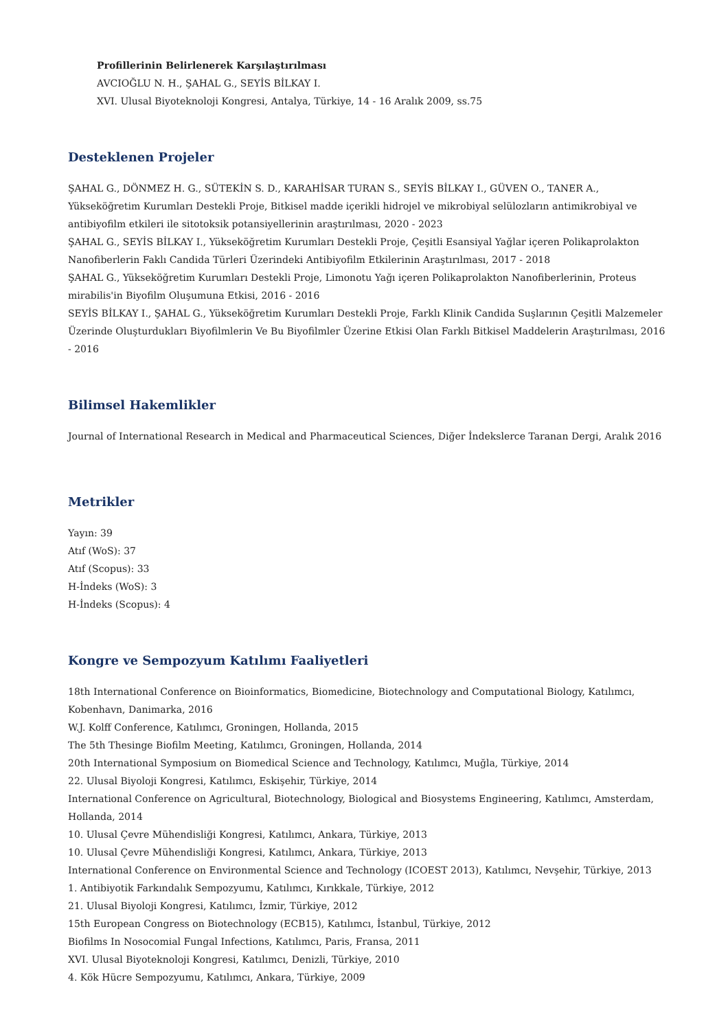Profillerinin Belirlenerek Karşılaştırılması
AVCIOĞLU N. H., ŞAHAL G., SEYİS BİLKAY I.
XVI. Ulusal Biyoteknoloji Kongresi, Antalya, Türkiye, 14 - 16 Aralık 2009, ss.75
Desteklenen Projeler
ŞAHAL G., DÖNMEZ H. G., SÜTEKİN S. D., KARAHİSAR TURAN S., SEYİS BİLKAY I., GÜVEN O., TANER A., Yükseköğretim Kurumları Destekli Proje, Bitkisel madde içerikli hidrojel ve mikrobiyal selülozların antimikrobiyal ve antibiyofilm etkileri ile sitotoksik potansiyellerinin araştırılması, 2020 - 2023
ŞAHAL G., SEYİS BİLKAY I., Yükseköğretim Kurumları Destekli Proje, Çeşitli Esansiyal Yağlar içeren Polikaprolakton Nanofiberlerin Faklı Candida Türleri Üzerindeki Antibiyofilm Etkilerinin Araştırılması, 2017 - 2018
ŞAHAL G., Yükseköğretim Kurumları Destekli Proje, Limonotu Yağı içeren Polikaprolakton Nanofiberlerinin, Proteus mirabilis'in Biyofilm Oluşumuna Etkisi, 2016 - 2016
SEYİS BİLKAY I., ŞAHAL G., Yükseköğretim Kurumları Destekli Proje, Farklı Klinik Candida Suşlarının Çeşitli Malzemeler Üzerinde Oluşturdukları Biyofilmlerin Ve Bu Biyofilmler Üzerine Etkisi Olan Farklı Bitkisel Maddelerin Araştırılması, 2016 - 2016
Bilimsel Hakemlikler
Journal of International Research in Medical and Pharmaceutical Sciences, Diğer İndekslerce Taranan Dergi, Aralık 2016
Metrikler
Yayın: 39
Atıf (WoS): 37
Atıf (Scopus): 33
H-İndeks (WoS): 3
H-İndeks (Scopus): 4
Kongre ve Sempozyum Katılımı Faaliyetleri
18th International Conference on Bioinformatics, Biomedicine, Biotechnology and Computational Biology, Katılımcı, Kobenhavn, Danimarka, 2016
W.J. Kolff Conference, Katılımcı, Groningen, Hollanda, 2015
The 5th Thesinge Biofilm Meeting, Katılımcı, Groningen, Hollanda, 2014
20th International Symposium on Biomedical Science and Technology, Katılımcı, Muğla, Türkiye, 2014
22. Ulusal Biyoloji Kongresi, Katılımcı, Eskişehir, Türkiye, 2014
International Conference on Agricultural, Biotechnology, Biological and Biosystems Engineering, Katılımcı, Amsterdam, Hollanda, 2014
10. Ulusal Çevre Mühendisliği Kongresi, Katılımcı, Ankara, Türkiye, 2013
10. Ulusal Çevre Mühendisliği Kongresi, Katılımcı, Ankara, Türkiye, 2013
International Conference on Environmental Science and Technology (ICOEST 2013), Katılımcı, Nevşehir, Türkiye, 2013
1. Antibiyotik Farkındalık Sempozyumu, Katılımcı, Kırıkkale, Türkiye, 2012
21. Ulusal Biyoloji Kongresi, Katılımcı, İzmir, Türkiye, 2012
15th European Congress on Biotechnology (ECB15), Katılımcı, İstanbul, Türkiye, 2012
Biofilms In Nosocomial Fungal Infections, Katılımcı, Paris, Fransa, 2011
XVI. Ulusal Biyoteknoloji Kongresi, Katılımcı, Denizli, Türkiye, 2010
4. Kök Hücre Sempozyumu, Katılımcı, Ankara, Türkiye, 2009